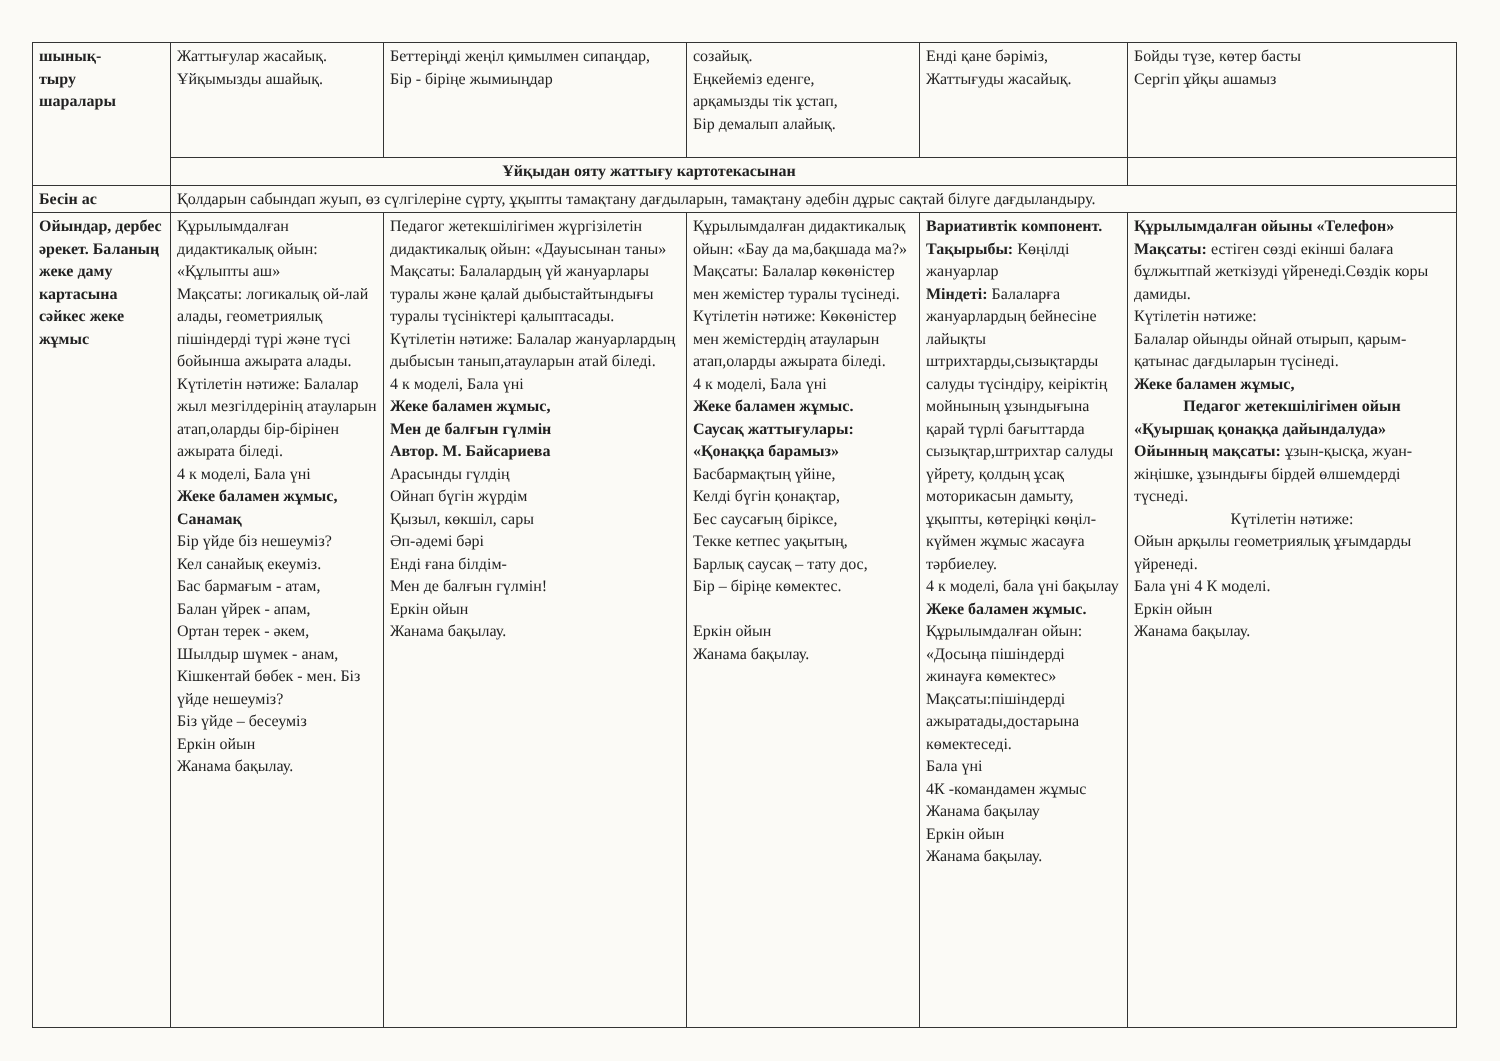| шынық- тыру шаралары | Жаттығулар жасайық. Ұйқымызды ашайық. | Беттеріңді жеңіл қимылмен сипаңдар, Бір - біріңе жымиыңдар | созайық. Еңкейеміз еденге, арқамызды тік ұстап, Бір демалып алайық. | Енді қане бәріміз, Жаттығуды жасайық. | Бойды түзе, көтер басты Сергіп ұйқы ашамыз |
| | Ұйқыдан ояту жаттығу картотекасынан | | | | |
| Бесін ас | Қолдарын сабындап жуып, өз сүлгілеріне сүрту, ұқыпты тамақтану дағдыларын, тамақтану әдебін дұрыс сақтай білуге дағдыландыру. | | | | |
| Ойындар, дербес әрекет. Баланың жеке даму картасына сәйкес жеке жұмыс | Құрылымдалған дидактикалық ойын: «Құлыпты аш» Мақсаты: логикалық ой-лай алады, геометриялық пішіндерді түрі және түсі бойынша ажырата алады. Күтілетін нәтиже: Балалар жыл мезгілдерінің атауларын атап,оларды бір-бірінен ажырата біледі. 4 к моделі, Бала үні Жеке баламен жұмыс, Санамақ Бір үйде біз нешеуміз? Кел санайық екеуміз. Бас бармағым - атам, Балан үйрек - апам, Ортан терек - әкем, Шылдыр шүмек - анам, Кішкентай бөбек - мен. Біз үйде нешеуміз? Біз үйде – бесеуміз Еркін ойын Жанама бақылау. | Педагог жетекшілігімен жүргізілетін дидактикалық ойын: «Дауысынан таны» Мақсаты: Балалардың үй жануарлары туралы және қалай дыбыстайтындығы туралы түсініктері қалыптасады. Күтілетін нәтиже: Балалар жануарлардың дыбысын танып,атауларын атай біледі. 4 к моделі, Бала үні Жеке баламен жұмыс, Мен де балғын гүлмін Автор. М. Байсариева Арасынды гүлдің Ойнап бүгін жүрдім Қызыл, көкшіл, сары Әп-әдемі бәрі Енді ғана білдім- Мен де балғын гүлмін! Еркін ойын Жанама бақылау. | Құрылымдалған дидактикалық ойын: «Бау да ма,бақшада ма?» Мақсаты: Балалар көкөністер мен жемістер туралы түсінеді. Күтілетін нәтиже: Көкөністер мен жемістердің атауларын атап,оларды ажырата біледі. 4 к моделі, Бала үні Жеке баламен жұмыс. Саусақ жаттығулары: «Қонаққа барамыз» Басбармақтың үйіне, Келді бүгін қонақтар, Бес саусағың біріксе, Текке кетпес уақытың, Барлық саусақ – тату дос, Бір – біріңе көмектес. Еркін ойын Жанама бақылау. | Вариативтік компонент. Тақырыбы: Көңілді жануарлар Міндеті: Балаларға жануарлардың бейнесіне лайықты штрихтарды,сызықтарды салуды түсіндіру, кеіріктің мойнының ұзындығына қарай түрлі бағыттарда сызықтар,штрихтар салуды үйрету, қолдың ұсақ моторикасын дамыту, ұқыпты, көтеріңкі көңіл-күймен жұмыс жасауға тәрбиелеу. 4 к моделі, бала үні бақылау Жеке баламен жұмыс. Құрылымдалған ойын: «Досыңа пішіндерді жинауға көмектес» Мақсаты:пішіндерді ажыратады,достарына көмектеседі. Бала үні 4К -командамен жұмыс Жанама бақылау Еркін ойын Жанама бақылау. | Құрылымдалған ойыны «Телефон» Мақсаты: естіген сөзді екінші балаға бұлжытпай жеткізуді үйренеді.Сөздік коры дамиды. Күтілетін нәтиже: Балалар ойынды ойнай отырып, қарым-қатынас дағдыларын түсінеді. Жеке баламен жұмыс, Педагог жетекшілігімен ойын «Қуыршақ қонаққа дайындалуда» Ойынның мақсаты: ұзын-қысқа, жуан-жіңішке, ұзындығы бірдей өлшемдерді түснеді. Күтілетін нәтиже: Ойын арқылы геометриялық ұғымдарды үйренеді. Бала үні 4 К моделі. Еркін ойын Жанама бақылау. |